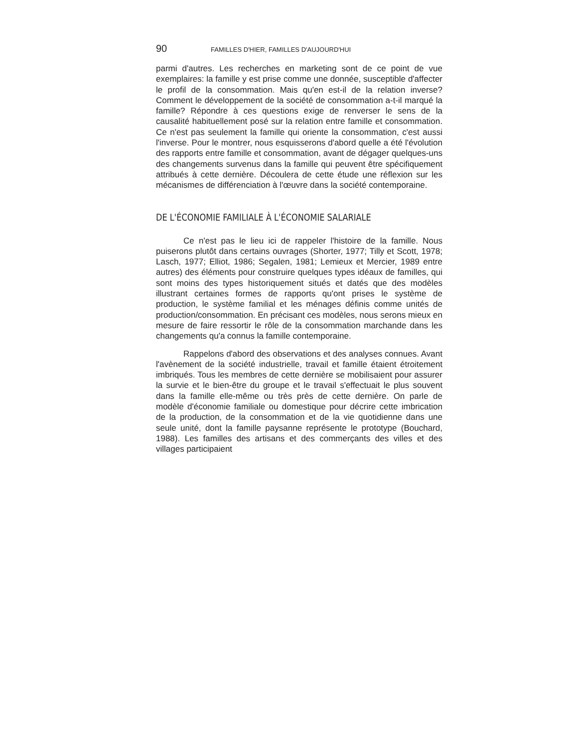90 FAMILLES D'HIER, FAMILLES D'AUJOURD'HUI
parmi d'autres. Les recherches en marketing sont de ce point de vue exemplaires: la famille y est prise comme une donnée, susceptible d'affecter le profil de la consommation. Mais qu'en est-il de la relation inverse? Comment le développement de la société de consommation a-t-il marqué la famille? Répondre à ces questions exige de renverser le sens de la causalité habituellement posé sur la relation entre famille et consommation. Ce n'est pas seulement la famille qui oriente la consommation, c'est aussi l'inverse. Pour le montrer, nous esquisserons d'abord quelle a été l'évolution des rapports entre famille et consommation, avant de dégager quelques-uns des changements survenus dans la famille qui peuvent être spécifiquement attribués à cette dernière. Découlera de cette étude une réflexion sur les mécanismes de différenciation à l'œuvre dans la société contemporaine.
DE L'ÉCONOMIE FAMILIALE À L'ÉCONOMIE SALARIALE
Ce n'est pas le lieu ici de rappeler l'histoire de la famille. Nous puiserons plutôt dans certains ouvrages (Shorter, 1977; Tilly et Scott, 1978; Lasch, 1977; Elliot, 1986; Segalen, 1981; Lemieux et Mercier, 1989 entre autres) des éléments pour construire quelques types idéaux de familles, qui sont moins des types historiquement situés et datés que des modèles illustrant certaines formes de rapports qu'ont prises le système de production, le système familial et les ménages définis comme unités de production/consommation. En précisant ces modèles, nous serons mieux en mesure de faire ressortir le rôle de la consommation marchande dans les changements qu'a connus la famille contemporaine.
Rappelons d'abord des observations et des analyses connues. Avant l'avènement de la société industrielle, travail et famille étaient étroitement imbriqués. Tous les membres de cette dernière se mobilisaient pour assurer la survie et le bien-être du groupe et le travail s'effectuait le plus souvent dans la famille elle-même ou très près de cette dernière. On parle de modèle d'économie familiale ou domestique pour décrire cette imbrication de la production, de la consommation et de la vie quotidienne dans une seule unité, dont la famille paysanne représente le prototype (Bouchard, 1988). Les familles des artisans et des commerçants des villes et des villages participaient